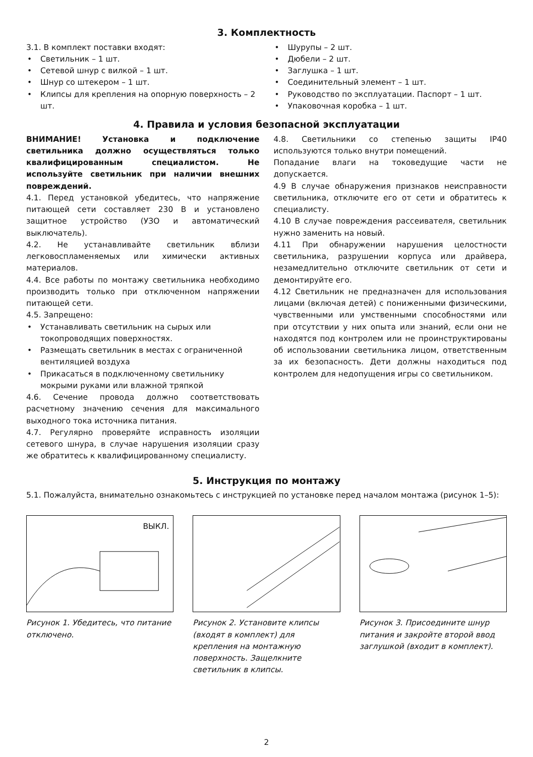3. Комплектность
3.1. В комплект поставки входят:
• Светильник – 1 шт.
• Сетевой шнур с вилкой – 1 шт.
• Шнур со штекером – 1 шт.
• Клипсы для крепления на опорную поверхность – 2 шт.
• Шурупы – 2 шт.
• Дюбели – 2 шт.
• Заглушка – 1 шт.
• Соединительный элемент – 1 шт.
• Руководство по эксплуатации. Паспорт – 1 шт.
• Упаковочная коробка – 1 шт.
4. Правила и условия безопасной эксплуатации
ВНИМАНИЕ! Установка и подключение светильника должно осуществляться только квалифицированным специалистом. Не используйте светильник при наличии внешних повреждений.
4.1. Перед установкой убедитесь, что напряжение питающей сети составляет 230 В и установлено защитное устройство (УЗО и автоматический выключатель).
4.2. Не устанавливайте светильник вблизи легковоспламеняемых или химически активных материалов.
4.4. Все работы по монтажу светильника необходимо производить только при отключенном напряжении питающей сети.
4.5. Запрещено:
• Устанавливать светильник на сырых или токопроводящих поверхностях.
• Размещать светильник в местах с ограниченной вентиляцией воздуха
• Прикасаться в подключенному светильнику мокрыми руками или влажной тряпкой
4.6. Сечение провода должно соответствовать расчетному значению сечения для максимального выходного тока источника питания.
4.7. Регулярно проверяйте исправность изоляции сетевого шнура, в случае нарушения изоляции сразу же обратитесь к квалифицированному специалисту.
4.8. Светильники со степенью защиты IP40 используются только внутри помещений.
Попадание влаги на токоведущие части не допускается.
4.9 В случае обнаружения признаков неисправности светильника, отключите его от сети и обратитесь к специалисту.
4.10 В случае повреждения рассеивателя, светильник нужно заменить на новый.
4.11 При обнаружении нарушения целостности светильника, разрушении корпуса или драйвера, незамедлительно отключите светильник от сети и демонтируйте его.
4.12 Светильник не предназначен для использования лицами (включая детей) с пониженными физическими, чувственными или умственными способностями или при отсутствии у них опыта или знаний, если они не находятся под контролем или не проинструктированы об использовании светильника лицом, ответственным за их безопасность. Дети должны находиться под контролем для недопущения игры со светильником.
5. Инструкция по монтажу
5.1. Пожалуйста, внимательно ознакомьтесь с инструкцией по установке перед началом монтажа (рисунок 1–5):
ВЫКЛ.
Рисунок 1. Убедитесь, что питание отключено.
Рисунок 2. Установите клипсы (входят в комплект) для крепления на монтажную поверхность. Защелкните светильник в клипсы.
Рисунок 3. Присоедините шнур питания и закройте второй ввод заглушкой (входит в комплект).
2